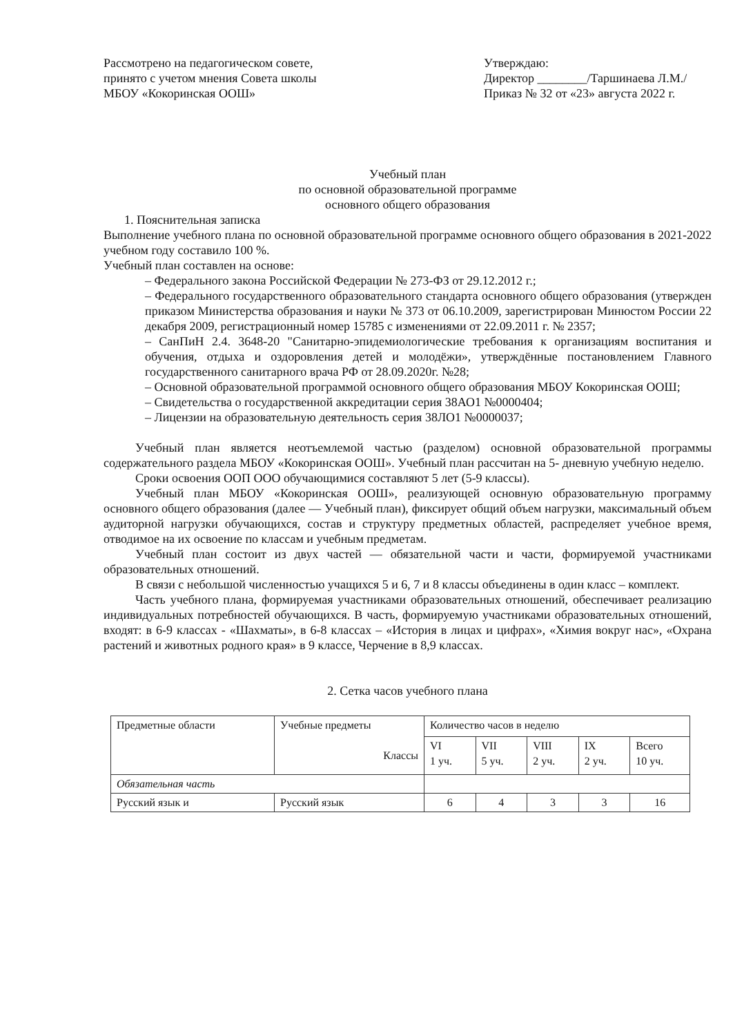Рассмотрено на педагогическом совете, принято с учетом мнения Совета школы МБОУ «Кокоринская ООШ»
Утверждаю:
Директор ________/Таршинаева Л.М./
Приказ № 32 от «23» августа 2022 г.
Учебный план
по основной образовательной программе
основного общего образования
1. Пояснительная записка
Выполнение учебного плана по основной образовательной программе основного общего образования в 2021-2022 учебном году составило 100 %.
Учебный план составлен на основе:
– Федерального закона Российской Федерации № 273-ФЗ от 29.12.2012 г.;
– Федерального государственного образовательного стандарта основного общего образования (утвержден приказом Министерства образования и науки № 373 от 06.10.2009, зарегистрирован Минюстом России 22 декабря 2009, регистрационный номер 15785 с изменениями от 22.09.2011 г. № 2357;
– СанПиН 2.4. 3648-20 "Санитарно-эпидемиологические требования к организациям воспитания и обучения, отдыха и оздоровления детей и молодёжи», утверждённые постановлением Главного государственного санитарного врача РФ от 28.09.2020г. №28;
– Основной образовательной программой основного общего образования МБОУ Кокоринская ООШ;
– Свидетельства о государственной аккредитации серия 38АО1 №0000404;
– Лицензии на образовательную деятельность серия 38ЛО1 №0000037;
Учебный план является неотъемлемой частью (разделом) основной образовательной программы содержательного раздела МБОУ «Кокоринская ООШ». Учебный план рассчитан на 5- дневную учебную неделю.
Сроки освоения ООП ООО обучающимися составляют 5 лет (5-9 классы).
Учебный план МБОУ «Кокоринская ООШ», реализующей основную образовательную программу основного общего образования (далее — Учебный план), фиксирует общий объем нагрузки, максимальный объем аудиторной нагрузки обучающихся, состав и структуру предметных областей, распределяет учебное время, отводимое на их освоение по классам и учебным предметам.
Учебный план состоит из двух частей — обязательной части и части, формируемой участниками образовательных отношений.
В связи с небольшой численностью учащихся 5 и 6, 7 и 8 классы объединены в один класс – комплект.
Часть учебного плана, формируемая участниками образовательных отношений, обеспечивает реализацию индивидуальных потребностей обучающихся. В часть, формируемую участниками образовательных отношений, входят: в 6-9 классах - «Шахматы», в 6-8 классах – «История в лицах и цифрах», «Химия вокруг нас», «Охрана растений и животных родного края» в 9 классе, Черчение в 8,9 классах.
2. Сетка часов учебного плана
| Предметные области | Учебные предметы Классы | Количество часов в неделю | | | | |
| --- | --- | --- | --- | --- | --- | --- |
| | | VI 1 уч. | VII 5 уч. | VIII 2 уч. | IX 2 уч. | Всего 10 уч. |
| Обязательная часть | | | | | | |
| Русский язык и | Русский язык | 6 | 4 | 3 | 3 | 16 |